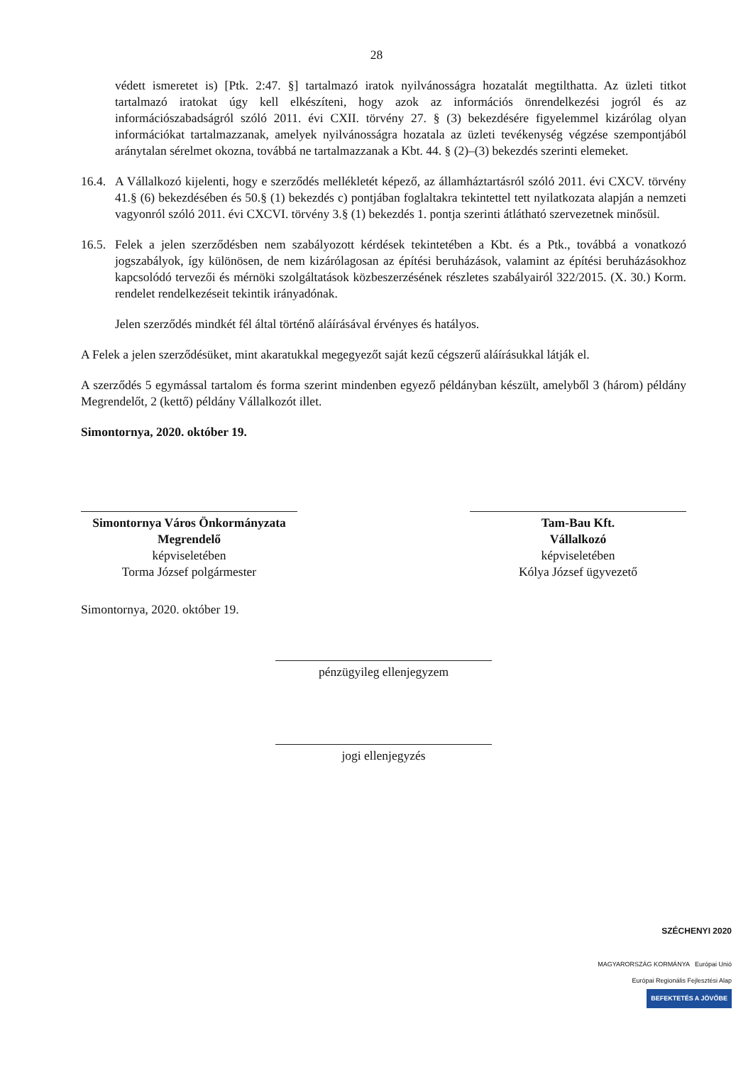28
védett ismeretet is) [Ptk. 2:47. §] tartalmazó iratok nyilvánosságra hozatalát megtilthatta. Az üzleti titkot tartalmazó iratokat úgy kell elkészíteni, hogy azok az információs önrendelkezési jogról és az információszabadságról szóló 2011. évi CXII. törvény 27. § (3) bekezdésére figyelemmel kizárólag olyan információkat tartalmazzanak, amelyek nyilvánosságra hozatala az üzleti tevékenység végzése szempontjából aránytalan sérelmet okozna, továbbá ne tartalmazzanak a Kbt. 44. § (2)–(3) bekezdés szerinti elemeket.
16.4. A Vállalkozó kijelenti, hogy e szerződés mellékletét képező, az államháztartásról szóló 2011. évi CXCV. törvény 41.§ (6) bekezdésében és 50.§ (1) bekezdés c) pontjában foglaltakra tekintettel tett nyilatkozata alapján a nemzeti vagyonról szóló 2011. évi CXCVI. törvény 3.§ (1) bekezdés 1. pontja szerinti átlátható szervezetnek minősül.
16.5. Felek a jelen szerződésben nem szabályozott kérdések tekintetében a Kbt. és a Ptk., továbbá a vonatkozó jogszabályok, így különösen, de nem kizárólagosan az építési beruházások, valamint az építési beruházásokhoz kapcsolódó tervezői és mérnöki szolgáltatások közbeszerzésének részletes szabályairól 322/2015. (X. 30.) Korm. rendelet rendelkezéseit tekintik irányadónak.
Jelen szerződés mindkét fél által történő aláírásával érvényes és hatályos.
A Felek a jelen szerződésüket, mint akaratukkal megegyezőt saját kezű cégszerű aláírásukkal látják el.
A szerződés 5 egymással tartalom és forma szerint mindenben egyező példányban készült, amelyből 3 (három) példány Megrendelőt, 2 (kettő) példány Vállalkozót illet.
Simontornya, 2020. október 19.
Simontornya Város Önkormányzata
Megrendelő
képviseletében
Torma József polgármester
Tam-Bau Kft.
Vállalkozó
képviseletében
Kólya József ügyvezető
Simontornya, 2020. október 19.
pénzügyileg ellenjegyzem
jogi ellenjegyzés
SZÉCHENYI 2020
MAGYARORSZÁG KORMÁNYA Európai Unió
Európai Regionális Fejlesztési Alap
BEFEKTETÉS A JÖVŐBE